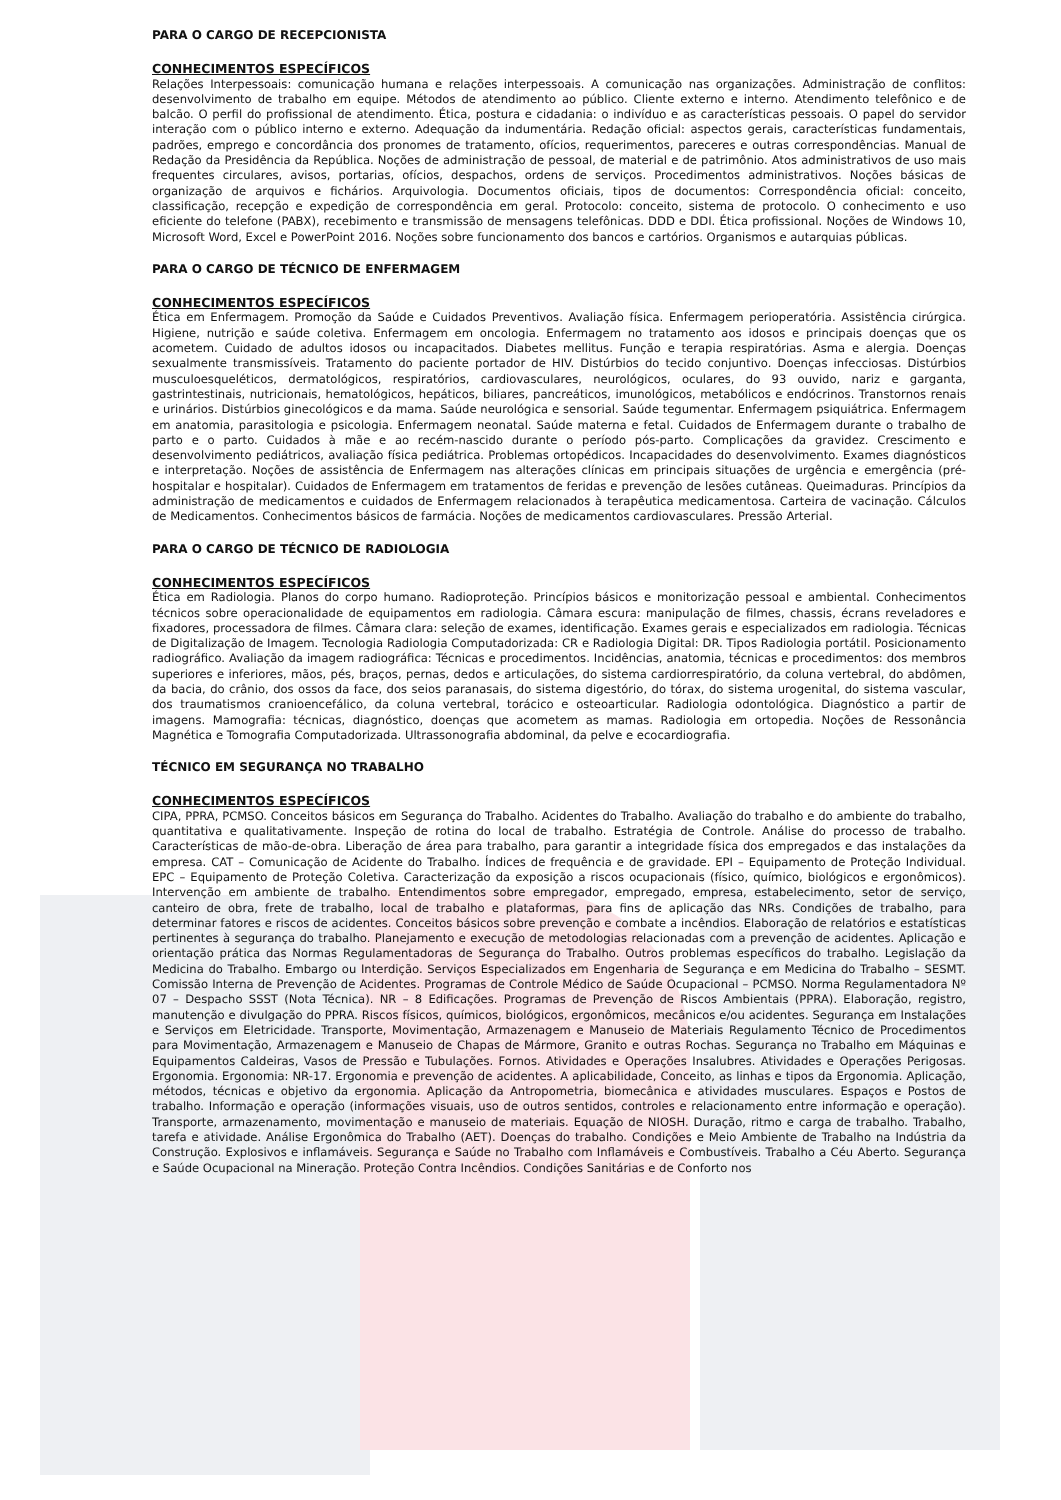PARA O CARGO DE RECEPCIONISTA
CONHECIMENTOS ESPECÍFICOS
Relações Interpessoais: comunicação humana e relações interpessoais. A comunicação nas organizações. Administração de conflitos: desenvolvimento de trabalho em equipe. Métodos de atendimento ao público. Cliente externo e interno. Atendimento telefônico e de balcão. O perfil do profissional de atendimento. Ética, postura e cidadania: o indivíduo e as características pessoais. O papel do servidor interação com o público interno e externo. Adequação da indumentária. Redação oficial: aspectos gerais, características fundamentais, padrões, emprego e concordância dos pronomes de tratamento, ofícios, requerimentos, pareceres e outras correspondências. Manual de Redação da Presidência da República. Noções de administração de pessoal, de material e de patrimônio. Atos administrativos de uso mais frequentes circulares, avisos, portarias, ofícios, despachos, ordens de serviços. Procedimentos administrativos. Noções básicas de organização de arquivos e fichários. Arquivologia. Documentos oficiais, tipos de documentos: Correspondência oficial: conceito, classificação, recepção e expedição de correspondência em geral. Protocolo: conceito, sistema de protocolo. O conhecimento e uso eficiente do telefone (PABX), recebimento e transmissão de mensagens telefônicas. DDD e DDI. Ética profissional. Noções de Windows 10, Microsoft Word, Excel e PowerPoint 2016. Noções sobre funcionamento dos bancos e cartórios. Organismos e autarquias públicas.
PARA O CARGO DE TÉCNICO DE ENFERMAGEM
CONHECIMENTOS ESPECÍFICOS
Ética em Enfermagem. Promoção da Saúde e Cuidados Preventivos. Avaliação física. Enfermagem perioperatória. Assistência cirúrgica. Higiene, nutrição e saúde coletiva. Enfermagem em oncologia. Enfermagem no tratamento aos idosos e principais doenças que os acometem. Cuidado de adultos idosos ou incapacitados. Diabetes mellitus. Função e terapia respiratórias. Asma e alergia. Doenças sexualmente transmissíveis. Tratamento do paciente portador de HIV. Distúrbios do tecido conjuntivo. Doenças infecciosas. Distúrbios musculoesqueléticos, dermatológicos, respiratórios, cardiovasculares, neurológicos, oculares, do 93 ouvido, nariz e garganta, gastrintestinais, nutricionais, hematológicos, hepáticos, biliares, pancreáticos, imunológicos, metabólicos e endócrinos. Transtornos renais e urinários. Distúrbios ginecológicos e da mama. Saúde neurológica e sensorial. Saúde tegumentar. Enfermagem psiquiátrica. Enfermagem em anatomia, parasitologia e psicologia. Enfermagem neonatal. Saúde materna e fetal. Cuidados de Enfermagem durante o trabalho de parto e o parto. Cuidados à mãe e ao recém-nascido durante o período pós-parto. Complicações da gravidez. Crescimento e desenvolvimento pediátricos, avaliação física pediátrica. Problemas ortopédicos. Incapacidades do desenvolvimento. Exames diagnósticos e interpretação. Noções de assistência de Enfermagem nas alterações clínicas em principais situações de urgência e emergência (pré-hospitalar e hospitalar). Cuidados de Enfermagem em tratamentos de feridas e prevenção de lesões cutâneas. Queimaduras. Princípios da administração de medicamentos e cuidados de Enfermagem relacionados à terapêutica medicamentosa. Carteira de vacinação. Cálculos de Medicamentos. Conhecimentos básicos de farmácia. Noções de medicamentos cardiovasculares. Pressão Arterial.
PARA O CARGO DE TÉCNICO DE RADIOLOGIA
CONHECIMENTOS ESPECÍFICOS
Ética em Radiologia. Planos do corpo humano. Radioproteção. Princípios básicos e monitorização pessoal e ambiental. Conhecimentos técnicos sobre operacionalidade de equipamentos em radiologia. Câmara escura: manipulação de filmes, chassis, écrans reveladores e fixadores, processadora de filmes. Câmara clara: seleção de exames, identificação. Exames gerais e especializados em radiologia. Técnicas de Digitalização de Imagem. Tecnologia Radiologia Computadorizada: CR e Radiologia Digital: DR. Tipos Radiologia portátil. Posicionamento radiográfico. Avaliação da imagem radiográfica: Técnicas e procedimentos. Incidências, anatomia, técnicas e procedimentos: dos membros superiores e inferiores, mãos, pés, braços, pernas, dedos e articulações, do sistema cardiorrespiratório, da coluna vertebral, do abdômen, da bacia, do crânio, dos ossos da face, dos seios paranasais, do sistema digestório, do tórax, do sistema urogenital, do sistema vascular, dos traumatismos cranioencefálico, da coluna vertebral, torácico e osteoarticular. Radiologia odontológica. Diagnóstico a partir de imagens. Mamografia: técnicas, diagnóstico, doenças que acometem as mamas. Radiologia em ortopedia. Noções de Ressonância Magnética e Tomografia Computadorizada. Ultrassonografia abdominal, da pelve e ecocardiografia.
TÉCNICO EM SEGURANÇA NO TRABALHO
CONHECIMENTOS ESPECÍFICOS
CIPA, PPRA, PCMSO. Conceitos básicos em Segurança do Trabalho. Acidentes do Trabalho. Avaliação do trabalho e do ambiente do trabalho, quantitativa e qualitativamente. Inspeção de rotina do local de trabalho. Estratégia de Controle. Análise do processo de trabalho. Características de mão-de-obra. Liberação de área para trabalho, para garantir a integridade física dos empregados e das instalações da empresa. CAT – Comunicação de Acidente do Trabalho. Índices de frequência e de gravidade. EPI – Equipamento de Proteção Individual. EPC – Equipamento de Proteção Coletiva. Caracterização da exposição a riscos ocupacionais (físico, químico, biológicos e ergonômicos). Intervenção em ambiente de trabalho. Entendimentos sobre empregador, empregado, empresa, estabelecimento, setor de serviço, canteiro de obra, frete de trabalho, local de trabalho e plataformas, para fins de aplicação das NRs. Condições de trabalho, para determinar fatores e riscos de acidentes. Conceitos básicos sobre prevenção e combate a incêndios. Elaboração de relatórios e estatísticas pertinentes à segurança do trabalho. Planejamento e execução de metodologias relacionadas com a prevenção de acidentes. Aplicação e orientação prática das Normas Regulamentadoras de Segurança do Trabalho. Outros problemas específicos do trabalho. Legislação da Medicina do Trabalho. Embargo ou Interdição. Serviços Especializados em Engenharia de Segurança e em Medicina do Trabalho – SESMT. Comissão Interna de Prevenção de Acidentes. Programas de Controle Médico de Saúde Ocupacional – PCMSO. Norma Regulamentadora Nº 07 – Despacho SSST (Nota Técnica). NR – 8 Edificações. Programas de Prevenção de Riscos Ambientais (PPRA). Elaboração, registro, manutenção e divulgação do PPRA. Riscos físicos, químicos, biológicos, ergonômicos, mecânicos e/ou acidentes. Segurança em Instalações e Serviços em Eletricidade. Transporte, Movimentação, Armazenagem e Manuseio de Materiais Regulamento Técnico de Procedimentos para Movimentação, Armazenagem e Manuseio de Chapas de Mármore, Granito e outras Rochas. Segurança no Trabalho em Máquinas e Equipamentos Caldeiras, Vasos de Pressão e Tubulações. Fornos. Atividades e Operações Insalubres. Atividades e Operações Perigosas. Ergonomia. Ergonomia: NR-17. Ergonomia e prevenção de acidentes. A aplicabilidade, Conceito, as linhas e tipos da Ergonomia. Aplicação, métodos, técnicas e objetivo da ergonomia. Aplicação da Antropometria, biomecânica e atividades musculares. Espaços e Postos de trabalho. Informação e operação (informações visuais, uso de outros sentidos, controles e relacionamento entre informação e operação). Transporte, armazenamento, movimentação e manuseio de materiais. Equação de NIOSH. Duração, ritmo e carga de trabalho. Trabalho, tarefa e atividade. Análise Ergonômica do Trabalho (AET). Doenças do trabalho. Condições e Meio Ambiente de Trabalho na Indústria da Construção. Explosivos e inflamáveis. Segurança e Saúde no Trabalho com Inflamáveis e Combustíveis. Trabalho a Céu Aberto. Segurança e Saúde Ocupacional na Mineração. Proteção Contra Incêndios. Condições Sanitárias e de Conforto nos